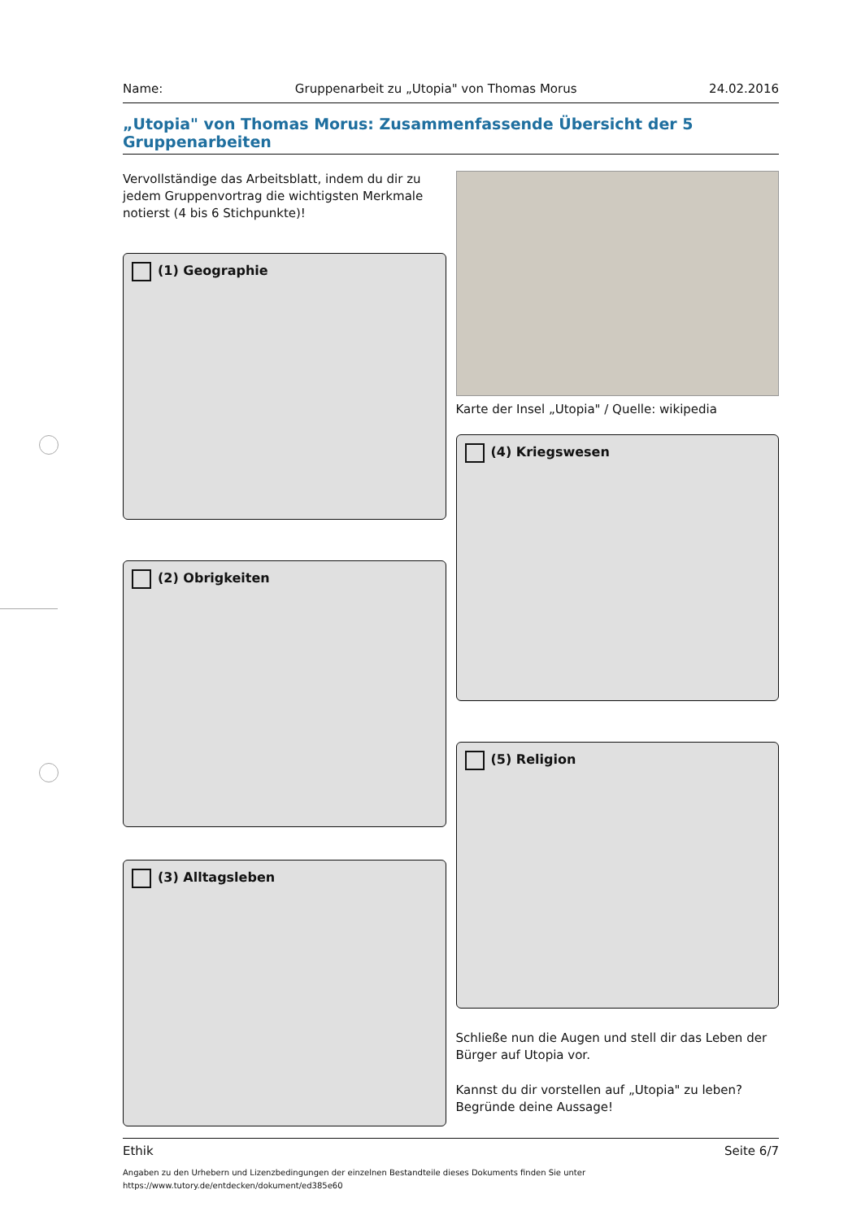Name: Gruppenarbeit zu „Utopia" von Thomas Morus 24.02.2016
„Utopia" von Thomas Morus: Zusammenfassende Übersicht der 5 Gruppenarbeiten
Vervollständige das Arbeitsblatt, indem du dir zu jedem Gruppenvortrag die wichtigsten Merkmale notierst (4 bis 6 Stichpunkte)!
(1) Geographie
(2) Obrigkeiten
(3) Alltagsleben
Karte der Insel „Utopia" / Quelle: wikipedia
(4) Kriegswesen
(5) Religion
Schließe nun die Augen und stell dir das Leben der Bürger auf Utopia vor.
Kannst du dir vorstellen auf „Utopia" zu leben? Begründe deine Aussage!
Ethik Seite 6/7
Angaben zu den Urhebern und Lizenzbedingungen der einzelnen Bestandteile dieses Dokuments finden Sie unter
https://www.tutory.de/entdecken/dokument/ed385e60